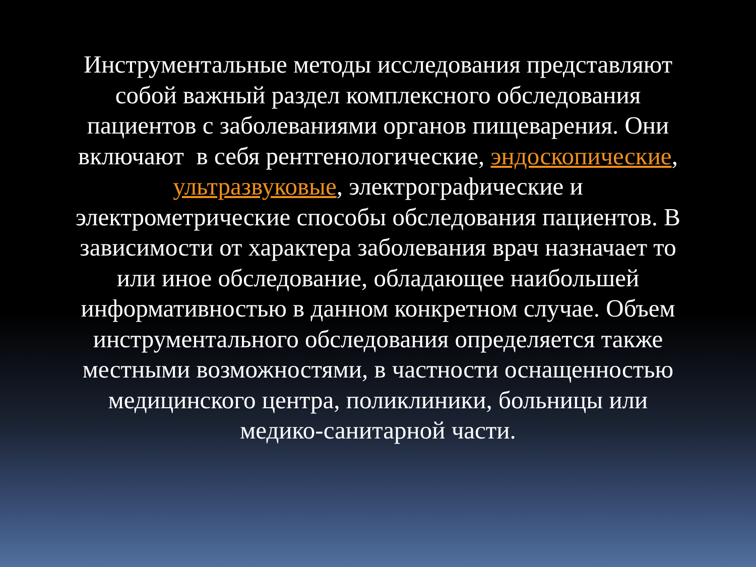Инструментальные методы исследования представляют собой важный раздел комплексного обследования пациентов с заболеваниями органов пищеварения. Они включают в себя рентгенологические, эндоскопические, ультразвуковые, электрографические и электрометрические способы обследования пациентов. В зависимости от характера заболевания врач назначает то или иное обследование, обладающее наибольшей информативностью в данном конкретном случае. Объем инструментального обследования определяется также местными возможностями, в частности оснащенностью медицинского центра, поликлиники, больницы или медико-санитарной части.